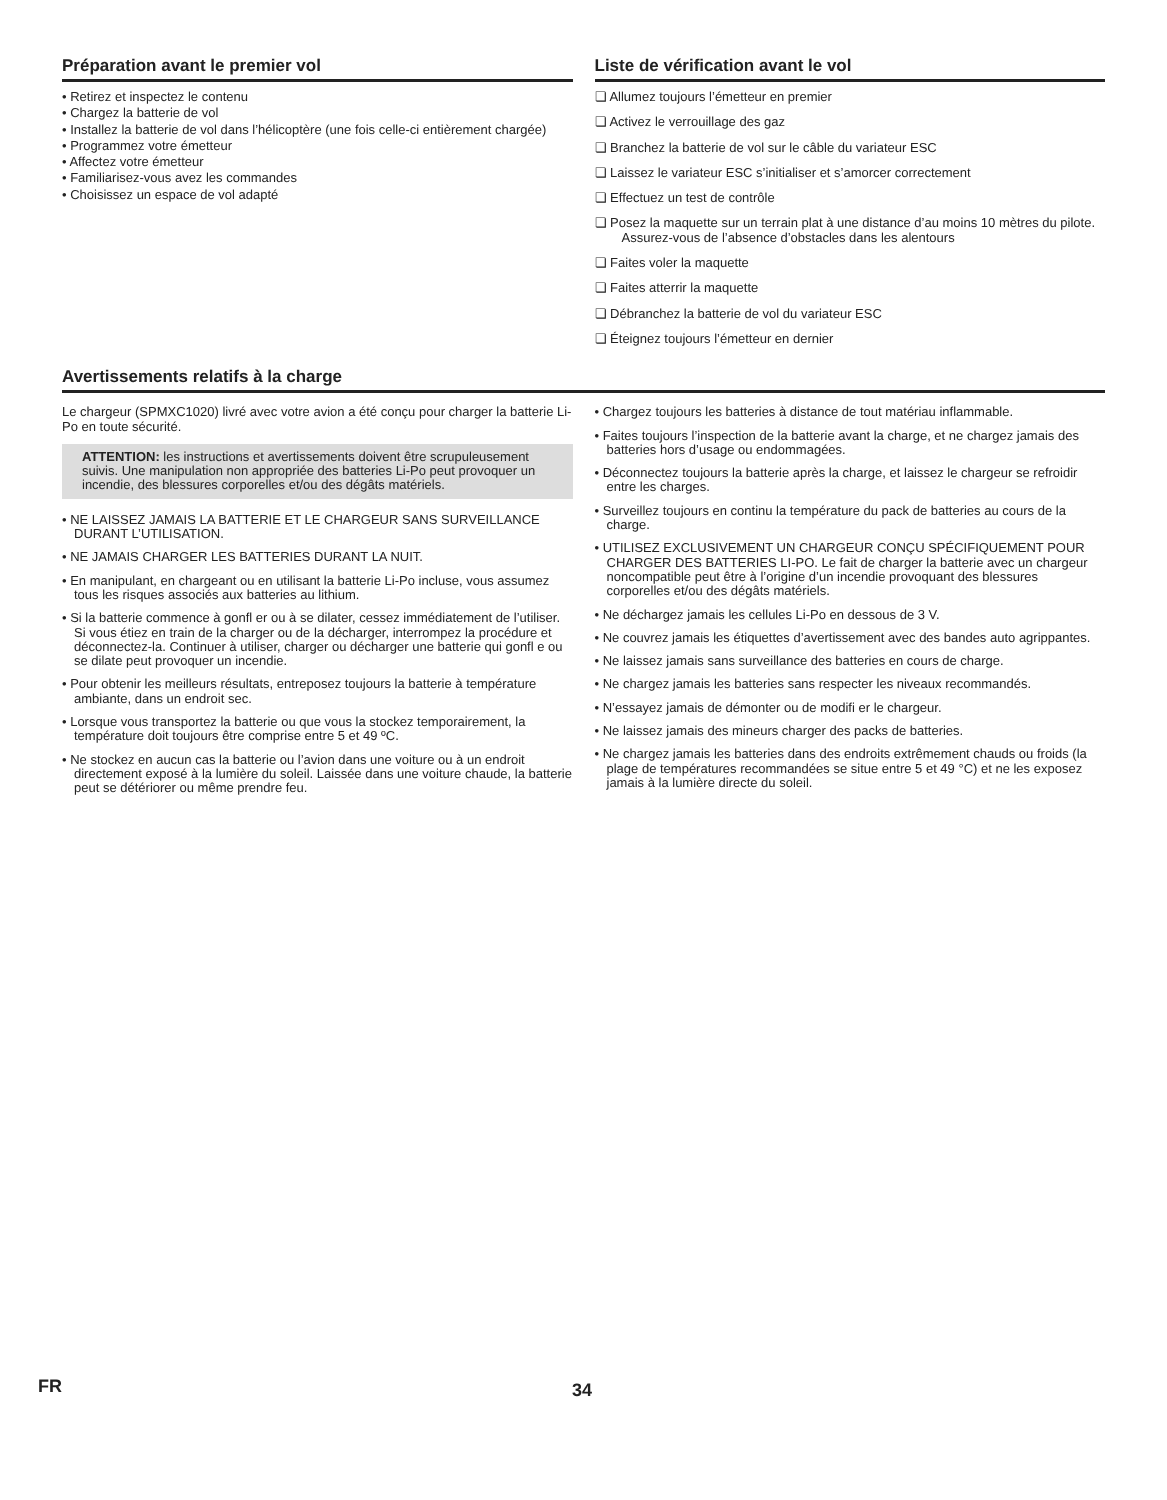Préparation avant le premier vol
• Retirez et inspectez le contenu
• Chargez la batterie de vol
• Installez la batterie de vol dans l’hélicoptère (une fois celle-ci entièrement chargée)
• Programmez votre émetteur
• Affectez votre émetteur
• Familiarisez-vous avez les commandes
• Choisissez un espace de vol adapté
Liste de vérification avant le vol
❏ Allumez toujours l’émetteur en premier
❏ Activez le verrouillage des gaz
❏ Branchez la batterie de vol sur le câble du variateur ESC
❏ Laissez le variateur ESC s’initialiser et s’amorcer correctement
❏ Effectuez un test de contrôle
❏ Posez la maquette sur un terrain plat à une distance d’au moins 10 mètres du pilote. Assurez-vous de l’absence d’obstacles dans les alentours
❏ Faites voler la maquette
❏ Faites atterrir la maquette
❏ Débranchez la batterie de vol du variateur ESC
❏ Éteignez toujours l’émetteur en dernier
Avertissements relatifs à la charge
Le chargeur (SPMXC1020) livré avec votre avion a été conçu pour charger la batterie Li-Po en toute sécurité.
ATTENTION: les instructions et avertissements doivent être scrupuleusement suivis. Une manipulation non appropriée des batteries Li-Po peut provoquer un incendie, des blessures corporelles et/ou des dégâts matériels.
• NE LAISSEZ JAMAIS LA BATTERIE ET LE CHARGEUR SANS SURVEILLANCE DURANT L’UTILISATION.
• NE JAMAIS CHARGER LES BATTERIES DURANT LA NUIT.
• En manipulant, en chargeant ou en utilisant la batterie Li-Po incluse, vous assumez tous les risques associés aux batteries au lithium.
• Si la batterie commence à gonfl er ou à se dilater, cessez immédiatement de l’utiliser. Si vous étiez en train de la charger ou de la décharger, interrompez la procédure et déconnectez-la. Continuer à utiliser, charger ou décharger une batterie qui gonfl e ou se dilate peut provoquer un incendie.
• Pour obtenir les meilleurs résultats, entreposez toujours la batterie à température ambiante, dans un endroit sec.
• Lorsque vous transportez la batterie ou que vous la stockez temporairement, la température doit toujours être comprise entre 5 et 49 ºC.
• Ne stockez en aucun cas la batterie ou l’avion dans une voiture ou à un endroit directement exposé à la lumière du soleil. Laissée dans une voiture chaude, la batterie peut se détériorer ou même prendre feu.
• Chargez toujours les batteries à distance de tout matériau inflammable.
• Faites toujours l’inspection de la batterie avant la charge, et ne chargez jamais des batteries hors d’usage ou endommagées.
• Déconnectez toujours la batterie après la charge, et laissez le chargeur se refroidir entre les charges.
• Surveillez toujours en continu la température du pack de batteries au cours de la charge.
• UTILISEZ EXCLUSIVEMENT UN CHARGEUR CONÇU SPÉCIFIQUEMENT POUR CHARGER DES BATTERIES LI-PO. Le fait de charger la batterie avec un chargeur noncompatible peut être à l’origine d’un incendie provoquant des blessures corporelles et/ou des dégâts matériels.
• Ne déchargez jamais les cellules Li-Po en dessous de 3 V.
• Ne couvrez jamais les étiquettes d’avertissement avec des bandes auto agrippantes.
• Ne laissez jamais sans surveillance des batteries en cours de charge.
• Ne chargez jamais les batteries sans respecter les niveaux recommandés.
• N’essayez jamais de démonter ou de modifi er le chargeur.
• Ne laissez jamais des mineurs charger des packs de batteries.
• Ne chargez jamais les batteries dans des endroits extrêmement chauds ou froids (la plage de températures recommandées se situe entre 5 et 49 °C) et ne les exposez jamais à la lumière directe du soleil.
FR 34